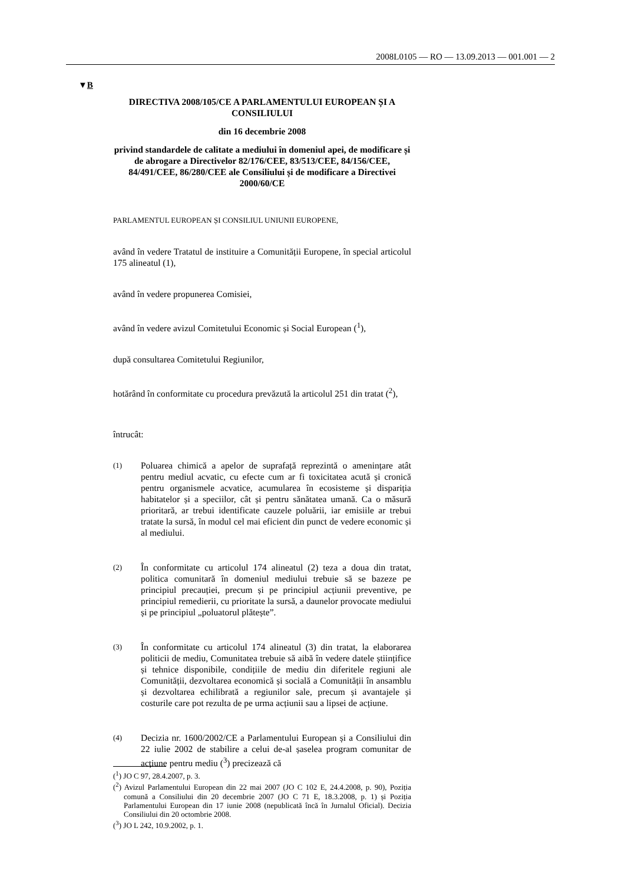2008L0105 — RO — 13.09.2013 — 001.001 — 2
▼B
DIRECTIVA 2008/105/CE A PARLAMENTULUI EUROPEAN ȘI A CONSILIULUI
din 16 decembrie 2008
privind standardele de calitate a mediului în domeniul apei, de modificare și de abrogare a Directivelor 82/176/CEE, 83/513/CEE, 84/156/CEE, 84/491/CEE, 86/280/CEE ale Consiliului și de modificare a Directivei 2000/60/CE
PARLAMENTUL EUROPEAN ȘI CONSILIUL UNIUNII EUROPENE,
având în vedere Tratatul de instituire a Comunității Europene, în special articolul 175 alineatul (1),
având în vedere propunerea Comisiei,
având în vedere avizul Comitetului Economic și Social European (<sup>1</sup>),
după consultarea Comitetului Regiunilor,
hotărând în conformitate cu procedura prevăzută la articolul 251 din tratat (<sup>2</sup>),
întrucât:
(1)
Poluarea chimică a apelor de suprafață reprezintă o amenințare atât pentru mediul acvatic, cu efecte cum ar fi toxicitatea acută și cronică pentru organismele acvatice, acumularea în ecosisteme și dispariția habitatelor și a speciilor, cât și pentru sănătatea umană. Ca o măsură prioritară, ar trebui identificate cauzele poluării, iar emisiile ar trebui tratate la sursă, în modul cel mai eficient din punct de vedere economic și al mediului.
(2)
În conformitate cu articolul 174 alineatul (2) teza a doua din tratat, politica comunitară în domeniul mediului trebuie să se bazeze pe principiul precauției, precum și pe principiul acțiunii preventive, pe principiul remedierii, cu prioritate la sursă, a daunelor provocate mediului și pe principiul „poluatorul plătește”.
(3)
În conformitate cu articolul 174 alineatul (3) din tratat, la elaborarea politicii de mediu, Comunitatea trebuie să aibă în vedere datele științifice și tehnice disponibile, condițiile de mediu din diferitele regiuni ale Comunității, dezvoltarea economică și socială a Comunității în ansamblu și dezvoltarea echilibrată a regiunilor sale, precum și avantajele și costurile care pot rezulta de pe urma acțiunii sau a lipsei de acțiune.
(4)
Decizia nr. 1600/2002/CE a Parlamentului European și a Consiliului din 22 iulie 2002 de stabilire a celui de-al șaselea program comunitar de acțiune pentru mediu (<sup>3</sup>) precizează că
(<sup>1</sup>) JO C 97, 28.4.2007, p. 3.
(<sup>2</sup>) Avizul Parlamentului European din 22 mai 2007 (JO C 102 E, 24.4.2008, p. 90), Poziția comună a Consiliului din 20 decembrie 2007 (JO C 71 E, 18.3.2008, p. 1) și Poziția Parlamentului European din 17 iunie 2008 (nepublicată încă în Jurnalul Oficial). Decizia Consiliului din 20 octombrie 2008.
(<sup>3</sup>) JO L 242, 10.9.2002, p. 1.